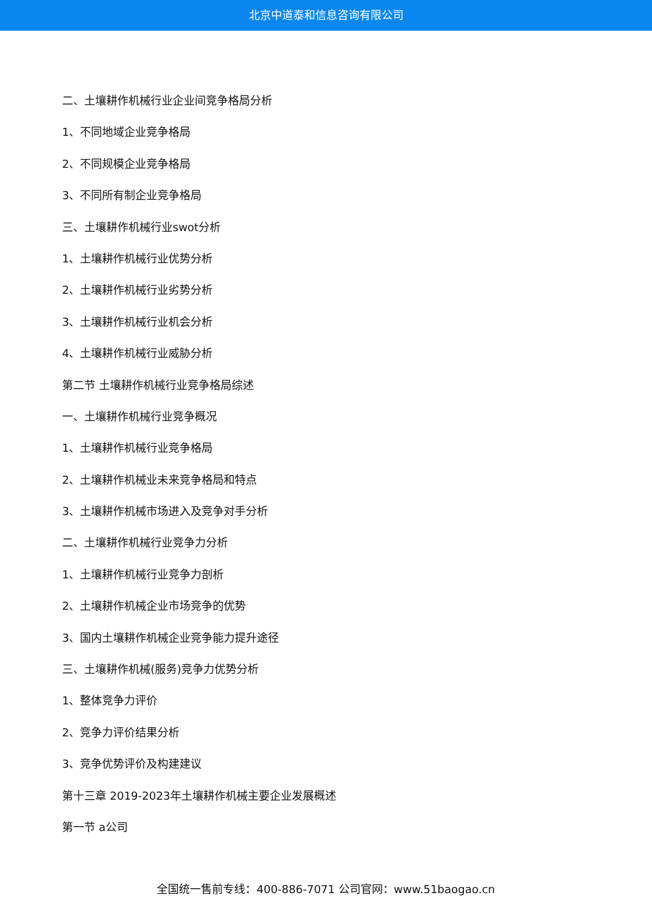北京中道泰和信息咨询有限公司
二、土壤耕作机械行业企业间竞争格局分析
1、不同地域企业竞争格局
2、不同规模企业竞争格局
3、不同所有制企业竞争格局
三、土壤耕作机械行业swot分析
1、土壤耕作机械行业优势分析
2、土壤耕作机械行业劣势分析
3、土壤耕作机械行业机会分析
4、土壤耕作机械行业威胁分析
第二节 土壤耕作机械行业竞争格局综述
一、土壤耕作机械行业竞争概况
1、土壤耕作机械行业竞争格局
2、土壤耕作机械业未来竞争格局和特点
3、土壤耕作机械市场进入及竞争对手分析
二、土壤耕作机械行业竞争力分析
1、土壤耕作机械行业竞争力剖析
2、土壤耕作机械企业市场竞争的优势
3、国内土壤耕作机械企业竞争能力提升途径
三、土壤耕作机械(服务)竞争力优势分析
1、整体竞争力评价
2、竞争力评价结果分析
3、竞争优势评价及构建建议
第十三章 2019-2023年土壤耕作机械主要企业发展概述
第一节 a公司
全国统一售前专线：400-886-7071 公司官网：www.51baogao.cn